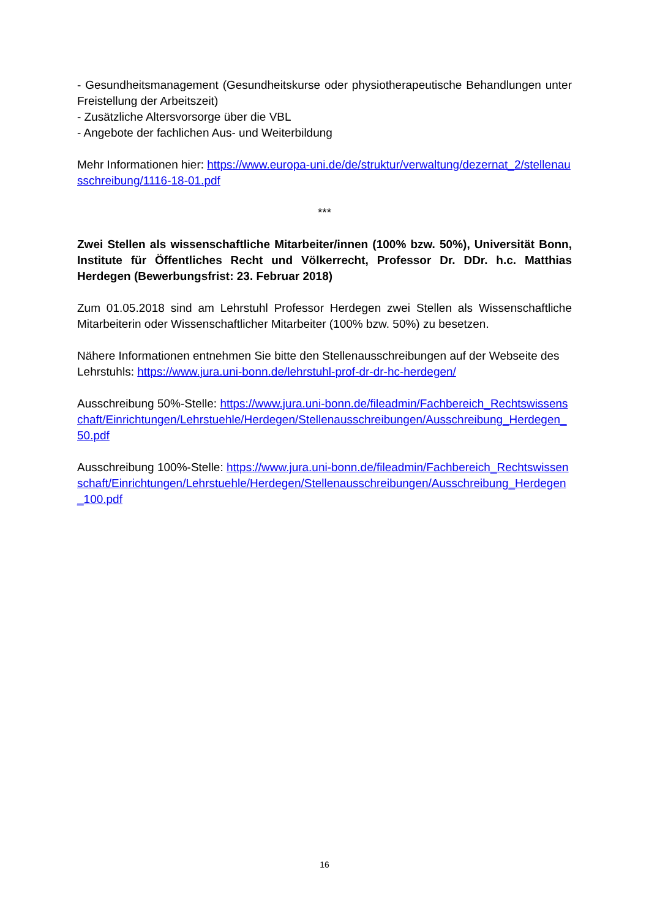- Gesundheitsmanagement (Gesundheitskurse oder physiotherapeutische Behandlungen unter Freistellung der Arbeitszeit)
- Zusätzliche Altersvorsorge über die VBL
- Angebote der fachlichen Aus- und Weiterbildung
Mehr Informationen hier: https://www.europa-uni.de/de/struktur/verwaltung/dezernat_2/stellenausschreibung/1116-18-01.pdf
***
Zwei Stellen als wissenschaftliche Mitarbeiter/innen (100% bzw. 50%), Universität Bonn, Institute für Öffentliches Recht und Völkerrecht, Professor Dr. DDr. h.c. Matthias Herdegen (Bewerbungsfrist: 23. Februar 2018)
Zum 01.05.2018 sind am Lehrstuhl Professor Herdegen zwei Stellen als Wissenschaftliche Mitarbeiterin oder Wissenschaftlicher Mitarbeiter (100% bzw. 50%) zu besetzen.
Nähere Informationen entnehmen Sie bitte den Stellenausschreibungen auf der Webseite des Lehrstuhls: https://www.jura.uni-bonn.de/lehrstuhl-prof-dr-dr-hc-herdegen/
Ausschreibung 50%-Stelle: https://www.jura.uni-bonn.de/fileadmin/Fachbereich_Rechtswissenschaft/Einrichtungen/Lehrstuehle/Herdegen/Stellenausschreibungen/Ausschreibung_Herdegen_50.pdf
Ausschreibung 100%-Stelle: https://www.jura.uni-bonn.de/fileadmin/Fachbereich_Rechtswissenschaft/Einrichtungen/Lehrstuehle/Herdegen/Stellenausschreibungen/Ausschreibung_Herdegen_100.pdf
16